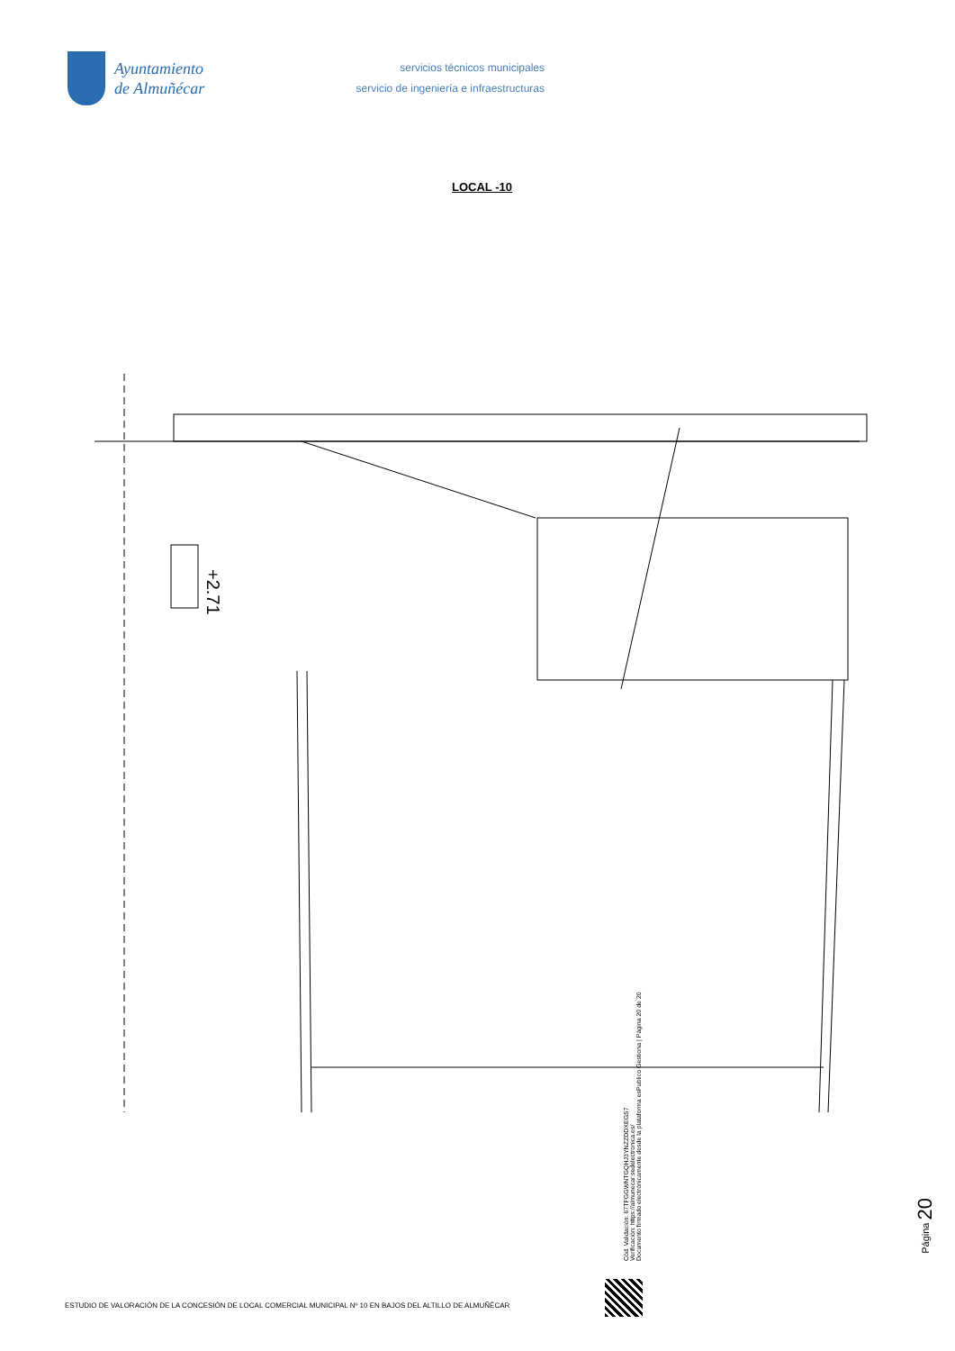Ayuntamiento
de Almuñécar
servicios técnicos municipales
servicio de ingeniería e infraestructuras
LOCAL -10
+2.71
Cód. Validación: 67TFGGWNTGQHJ3YNZZDDXEGS7
Verificación: https://almunecar.sedelectronica.es/
Documento firmado electrónicamente desde la plataforma esPublico Gestiona | Página 20 de 20
Página 20
ESTUDIO DE VALORACIÓN DE LA CONCESIÓN DE LOCAL COMERCIAL MUNICIPAL Nº 10 EN BAJOS DEL ALTILLO DE ALMUÑÉCAR